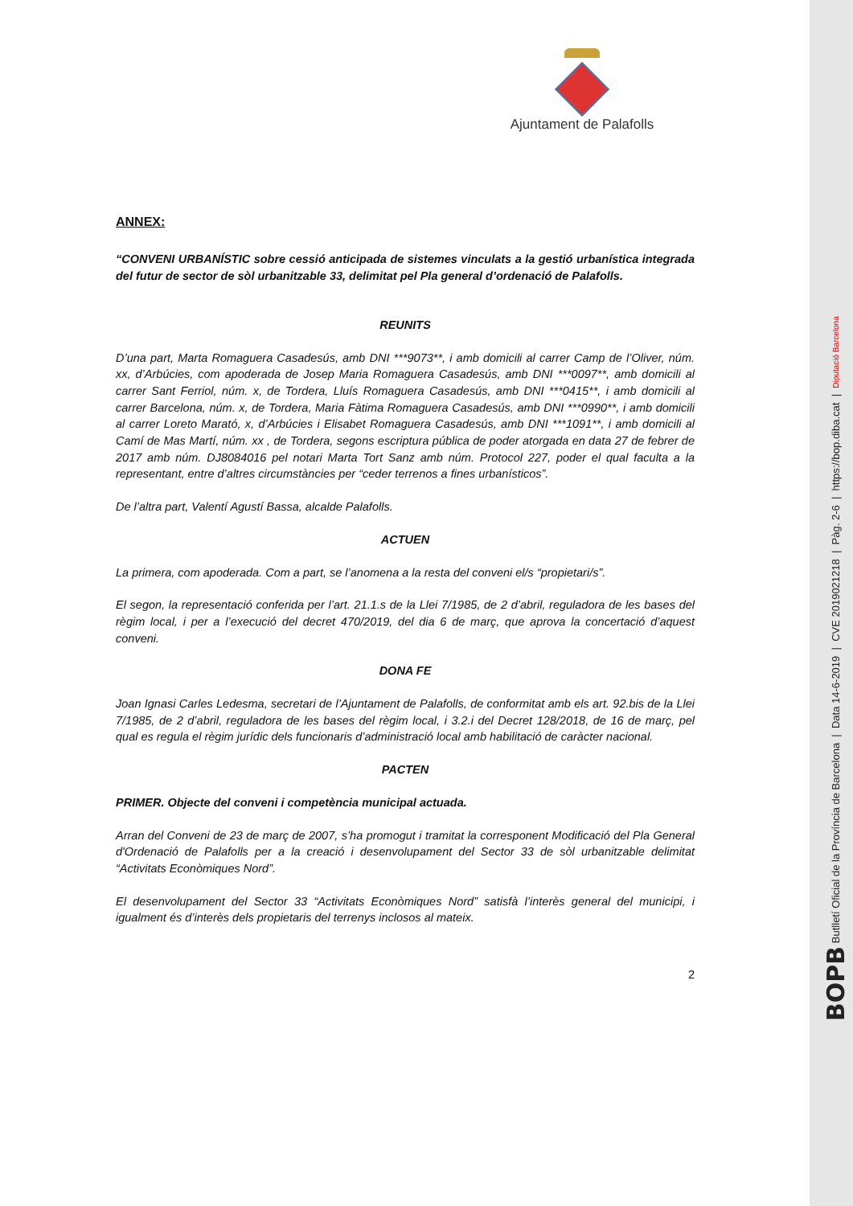Ajuntament de Palafolls
ANNEX:
“CONVENI URBANÍSTIC sobre cessió anticipada de sistemes vinculats a la gestió urbanística integrada del futur de sector de sòl urbanitzable 33, delimitat pel Pla general d’ordenació de Palafolls.
REUNITS
D’una part, Marta Romaguera Casadesús, amb DNI ***9073**, i amb domicili al carrer Camp de l’Oliver, núm. xx, d’Arbúcies, com apoderada de Josep Maria Romaguera Casadesús, amb DNI ***0097**, amb domicili al carrer Sant Ferriol, núm. x, de Tordera, Lluís Romaguera Casadesús, amb DNI ***0415**, i amb domicili al carrer Barcelona, núm. x, de Tordera, Maria Fàtima Romaguera Casadesús, amb DNI ***0990**, i amb domicili al carrer Loreto Marató, x, d’Arbúcies i Elisabet Romaguera Casadesús, amb DNI ***1091**, i amb domicili al Camí de Mas Martí, núm. xx , de Tordera, segons escriptura pública de poder atorgada en data 27 de febrer de 2017 amb núm. DJ8084016 pel notari Marta Tort Sanz amb núm. Protocol 227, poder el qual faculta a la representant, entre d’altres circumstàncies per “ceder terrenos a fines urbanísticos”.
De l’altra part, Valentí Agustí Bassa, alcalde Palafolls.
ACTUEN
La primera, com apoderada. Com a part, se l’anomena a la resta del conveni el/s “propietari/s”.
El segon, la representació conferida per l’art. 21.1.s de la Llei 7/1985, de 2 d’abril, reguladora de les bases del règim local, i per a l’execució del decret 470/2019, del dia 6 de març, que aprova la concertació d’aquest conveni.
DONA FE
Joan Ignasi Carles Ledesma, secretari de l’Ajuntament de Palafolls, de conformitat amb els art. 92.bis de la Llei 7/1985, de 2 d’abril, reguladora de les bases del règim local, i 3.2.i del Decret 128/2018, de 16 de març, pel qual es regula el règim jurídic dels funcionaris d’administració local amb habilitació de caràcter nacional.
PACTEN
PRIMER. Objecte del conveni i competència municipal actuada.
Arran del Conveni de 23 de març de 2007, s’ha promogut i tramitat la corresponent Modificació del Pla General d'Ordenació de Palafolls per a la creació i desenvolupament del Sector 33 de sòl urbanitzable delimitat “Activitats Econòmiques Nord”.
El desenvolupament del Sector 33 “Activitats Econòmiques Nord” satisfà l’interès general del municipi, i igualment és d’interès dels propietaris del terrenys inclosos al mateix.
2
BOPB Butlletí Oficial de la Província de Barcelona | Data 14-6-2019 | CVE 2019021218 | Pàg. 2-6 | https://bop.diba.cat | Diputació Barcelona